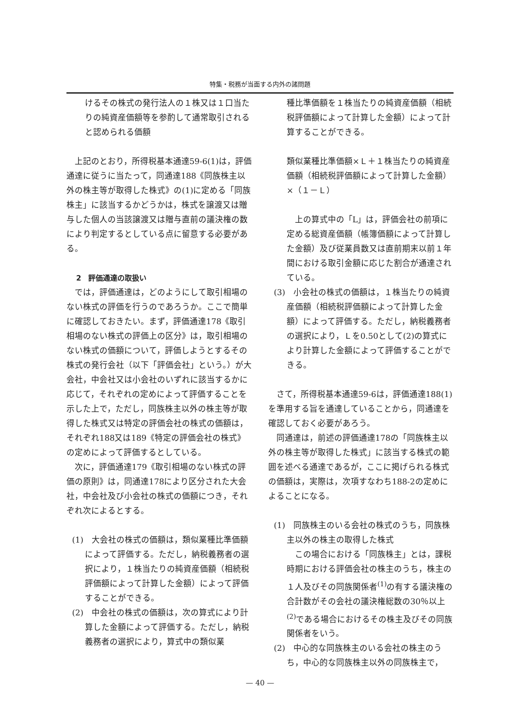特集・税務が当面する内外の諸問題
けるその株式の発行法人の１株又は１口当たりの純資産価額等を参酌して通常取引されると認められる価額
上記のとおり，所得税基本通達59-6(1)は，評価通達に従うに当たって，同通達188《同族株主以外の株主等が取得した株式》の(1)に定める「同族株主」に該当するかどうかは，株式を譲渡又は贈与した個人の当該譲渡又は贈与直前の議決権の数により判定するとしている点に留意する必要がある。
2　評価通達の取扱い
では，評価通達は，どのようにして取引相場のない株式の評価を行うのであろうか。ここで簡単に確認しておきたい。まず，評価通達178《取引相場のない株式の評価上の区分》は，取引相場のない株式の価額について，評価しようとするその株式の発行会社（以下「評価会社」という。）が大会社，中会社又は小会社のいずれに該当するかに応じて，それぞれの定めによって評価することを示した上で，ただし，同族株主以外の株主等が取得した株式又は特定の評価会社の株式の価額は，それぞれ188又は189《特定の評価会社の株式》の定めによって評価するとしている。
次に，評価通達179《取引相場のない株式の評価の原則》は，同通達178により区分された大会社，中会社及び小会社の株式の価額につき，それぞれ次によるとする。
(1)　大会社の株式の価額は，類似業種比準価額によって評価する。ただし，納税義務者の選択により，１株当たりの純資産価額（相続税評価額によって計算した金額）によって評価することができる。
(2)　中会社の株式の価額は，次の算式により計算した金額によって評価する。ただし，納税義務者の選択により，算式中の類似業
種比準価額を１株当たりの純資産価額（相続税評価額によって計算した金額）によって計算することができる。
類似業種比準価額×Ｌ＋１株当たりの純資産価額（相続税評価額によって計算した金額）×（１－Ｌ）
上の算式中の「L」は，評価会社の前項に定める総資産価額（帳簿価額によって計算した金額）及び従業員数又は直前期末以前１年間における取引金額に応じた割合が通達されている。
(3)　小会社の株式の価額は，１株当たりの純資産価額（相続税評価額によって計算した金額）によって評価する。ただし，納税義務者の選択により，Ｌを0.50として(2)の算式により計算した金額によって評価することができる。
さて，所得税基本通達59-6は，評価通達188(1)を準用する旨を通達していることから，同通達を確認しておく必要があろう。
同通達は，前述の評価通達178の「同族株主以外の株主等が取得した株式」に該当する株式の範囲を述べる通達であるが，ここに掲げられる株式の価額は，実際は，次項すなわち188-2の定めによることになる。
(1)　同族株主のいる会社の株式のうち，同族株主以外の株主の取得した株式
この場合における「同族株主」とは，課税時期における評価会社の株主のうち，株主の１人及びその同族関係者<sup>(1)</sup>の有する議決権の合計数がその会社の議決権総数の30％以上<sup>(2)</sup>である場合におけるその株主及びその同族関係者をいう。
(2)　中心的な同族株主のいる会社の株主のうち，中心的な同族株主以外の同族株主で，
— 40 —